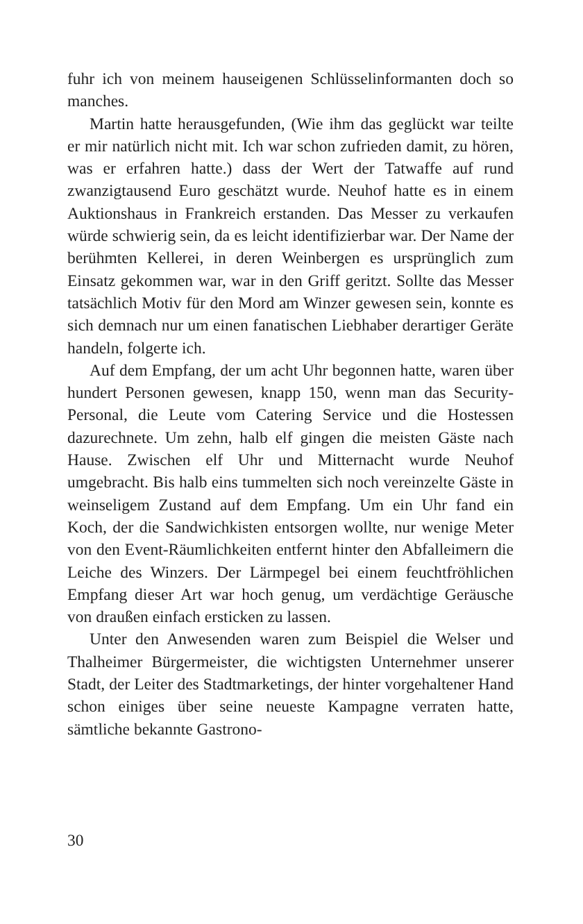fuhr ich von meinem hauseigenen Schlüsselinformanten doch so manches.
Martin hatte herausgefunden, (Wie ihm das geglückt war teilte er mir natürlich nicht mit. Ich war schon zufrieden damit, zu hören, was er erfahren hatte.) dass der Wert der Tatwaffe auf rund zwanzigtausend Euro geschätzt wurde. Neuhof hatte es in einem Auktionshaus in Frankreich erstanden. Das Messer zu verkaufen würde schwierig sein, da es leicht identifizierbar war. Der Name der berühmten Kellerei, in deren Weinbergen es ursprünglich zum Einsatz gekommen war, war in den Griff geritzt. Sollte das Messer tatsächlich Motiv für den Mord am Winzer gewesen sein, konnte es sich demnach nur um einen fanatischen Liebhaber derartiger Geräte handeln, folgerte ich.
Auf dem Empfang, der um acht Uhr begonnen hatte, waren über hundert Personen gewesen, knapp 150, wenn man das Security-Personal, die Leute vom Catering Service und die Hostessen dazurechnete. Um zehn, halb elf gingen die meisten Gäste nach Hause. Zwischen elf Uhr und Mitternacht wurde Neuhof umgebracht. Bis halb eins tummelten sich noch vereinzelte Gäste in weinseligem Zustand auf dem Empfang. Um ein Uhr fand ein Koch, der die Sandwichkisten entsorgen wollte, nur wenige Meter von den Event-Räumlichkeiten entfernt hinter den Abfalleimern die Leiche des Winzers. Der Lärmpegel bei einem feuchtfröhlichen Empfang dieser Art war hoch genug, um verdächtige Geräusche von draußen einfach ersticken zu lassen.
Unter den Anwesenden waren zum Beispiel die Welser und Thalheimer Bürgermeister, die wichtigsten Unternehmer unserer Stadt, der Leiter des Stadtmarketings, der hinter vorgehaltener Hand schon einiges über seine neueste Kampagne verraten hatte, sämtliche bekannte Gastrono-
30